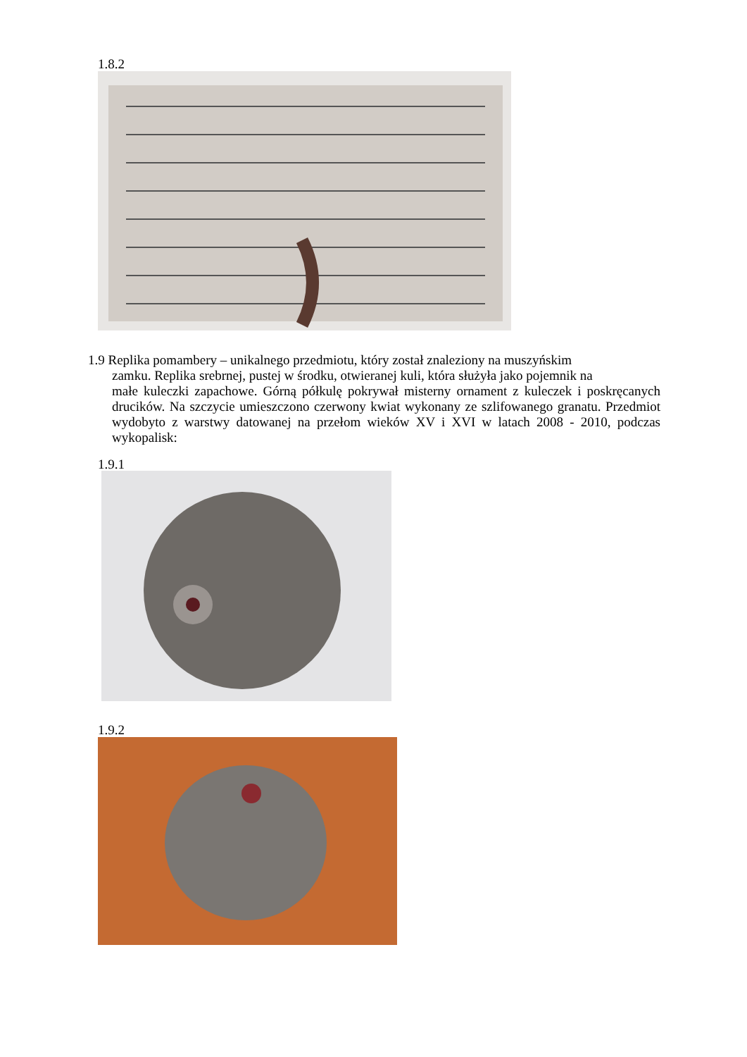1.8.2
1.9 Replika pomambery – unikalnego przedmiotu, który został znaleziony na muszyńskim
zamku. Replika srebrnej, pustej w środku, otwieranej kuli, która służyła jako pojemnik na
małe kuleczki zapachowe. Górną półkulę pokrywał misterny ornament z kuleczek i poskręcanych drucików. Na szczycie umieszczono czerwony kwiat wykonany ze szlifowanego granatu. Przedmiot wydobyto z warstwy datowanej na przełom wieków XV i XVI w latach 2008 - 2010, podczas wykopalisk:
1.9.1
1.9.2